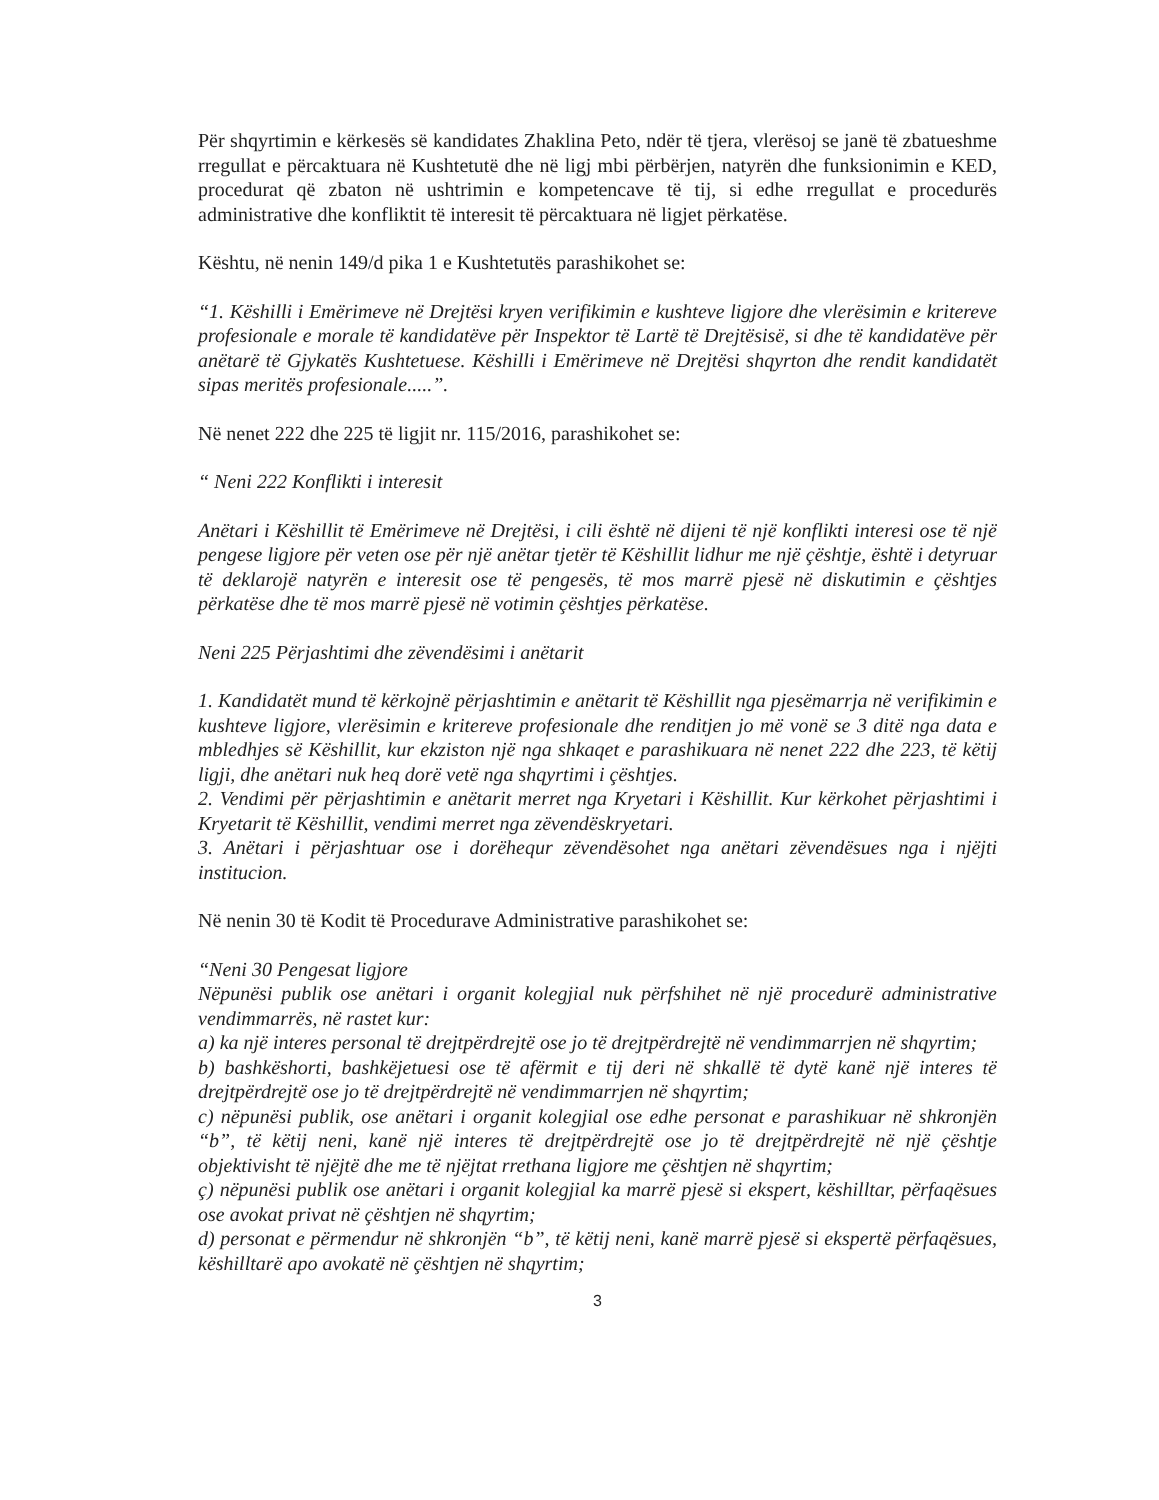Për shqyrtimin e kërkesës së kandidates Zhaklina Peto, ndër të tjera, vlerësoj se janë të zbatueshme rregullat e përcaktuara në Kushtetutë dhe në ligj mbi përbërjen, natyrën dhe funksionimin e KED, procedurat që zbaton në ushtrimin e kompetencave të tij, si edhe rregullat e procedurës administrative dhe konfliktit të interesit të përcaktuara në ligjet përkatëse.
Kështu, në nenin 149/d pika 1 e Kushtetutës parashikohet se:
“1. Këshilli i Emërimeve në Drejtësi kryen verifikimin e kushteve ligjore dhe vlerësimin e kritereve profesionale e morale të kandidatëve për Inspektor të Lartë të Drejtësisë, si dhe të kandidatëve për anëtarë të Gjykatës Kushtetuese. Këshilli i Emërimeve në Drejtësi shqyrton dhe rendit kandidatët sipas meritës profesionale.....”.
Në nenet 222 dhe 225 të ligjit nr. 115/2016, parashikohet se:
“ Neni 222 Konflikti i interesit
Anëtari i Këshillit të Emërimeve në Drejtësi, i cili është në dijeni të një konflikti interesi ose të një pengese ligjore për veten ose për një anëtar tjetër të Këshillit lidhur me një çështje, është i detyruar të deklarojë natyrën e interesit ose të pengesës, të mos marrë pjesë në diskutimin e çështjes përkatëse dhe të mos marrë pjesë në votimin çështjes përkatëse.
Neni 225 Përjashtimi dhe zëvendësimi i anëtarit
1. Kandidatët mund të kërkojnë përjashtimin e anëtarit të Këshillit nga pjesëmarrja në verifikimin e kushteve ligjore, vlerësimin e kritereve profesionale dhe renditjen jo më vonë se 3 ditë nga data e mbledhjes së Këshillit, kur ekziston një nga shkaqet e parashikuara në nenet 222 dhe 223, të këtij ligji, dhe anëtari nuk heq dorë vetë nga shqyrtimi i çështjes.
2. Vendimi për përjashtimin e anëtarit merret nga Kryetari i Këshillit. Kur kërkohet përjashtimi i Kryetarit të Këshillit, vendimi merret nga zëvendëskryetari.
3. Anëtari i përjashtuar ose i dorëhequr zëvendësohet nga anëtari zëvendësues nga i njëjti institucion.
Në nenin 30 të Kodit të Procedurave Administrative parashikohet se:
“Neni 30 Pengesat ligjore
Nëpunësi publik ose anëtari i organit kolegjial nuk përfshihet në një procedurë administrative vendimmarrës, në rastet kur:
a) ka një interes personal të drejtpërdrejtë ose jo të drejtpërdrejtë në vendimmarrjen në shqyrtim;
b) bashkëshorti, bashkëjetuesi ose të afërmit e tij deri në shkallë të dytë kanë një interes të drejtpërdrejtë ose jo të drejtpërdrejtë në vendimmarrjen në shqyrtim;
c) nëpunësi publik, ose anëtari i organit kolegjial ose edhe personat e parashikuar në shkronjën “b”, të këtij neni, kanë një interes të drejtpërdrejtë ose jo të drejtpërdrejtë në një çështje objektivisht të njëjtë dhe me të njëjtat rrethana ligjore me çështjen në shqyrtim;
ç) nëpunësi publik ose anëtari i organit kolegjial ka marrë pjesë si ekspert, këshilltar, përfaqësues ose avokat privat në çështjen në shqyrtim;
d) personat e përmendur në shkronjën “b”, të këtij neni, kanë marrë pjesë si ekspertë përfaqësues, këshilltarë apo avokatë në çështjen në shqyrtim;
3